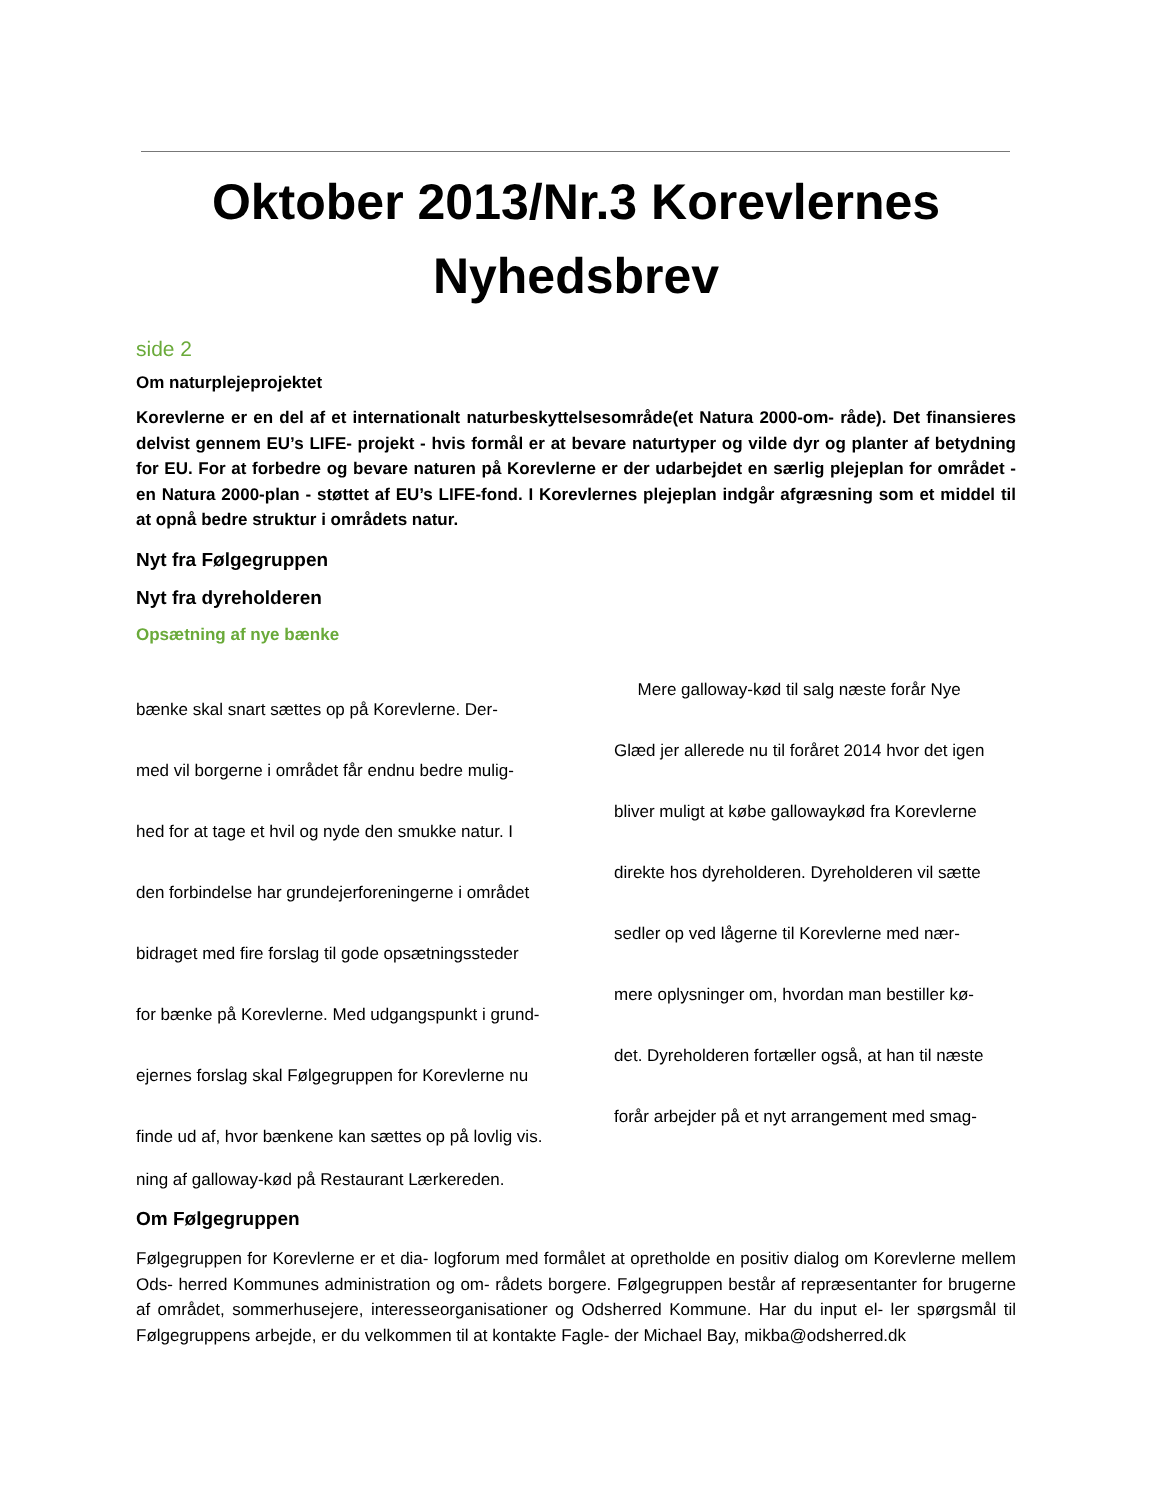Oktober 2013/Nr.3 Korevlernes Nyhedsbrev
side 2
Om naturplejeprojektet
Korevlerne er en del af et internationalt naturbeskyttelsesområde(et Natura 2000-om- råde). Det finansieres delvist gennem EU’s LIFE- projekt - hvis formål er at bevare naturtyper og vilde dyr og planter af betydning for EU. For at forbedre og bevare naturen på Korevlerne er der udarbejdet en særlig plejeplan for området - en Natura 2000-plan - støttet af EU’s LIFE-fond. I Korevlernes plejeplan indgår afgræsning som et middel til at opnå bedre struktur i områdets natur.
Nyt fra Følgegruppen
Nyt fra dyreholderen
Opsætning af nye bænke
bænke skal snart sættes op på Korevlerne. Der-
med vil borgerne i området får endnu bedre mulig-
hed for at tage et hvil og nyde den smukke natur. I
den forbindelse har grundejerforeningerne i området
bidraget med fire forslag til gode opsætningssteder
for bænke på Korevlerne. Med udgangspunkt i grund-
ejernes forslag skal Følgegruppen for Korevlerne nu
finde ud af, hvor bænkene kan sættes op på lovlig vis.
Mere galloway-kød til salg næste forår Nye
Glæd jer allerede nu til foråret 2014 hvor det igen
bliver muligt at købe gallowaykød fra Korevlerne
direkte hos dyreholderen. Dyreholderen vil sætte
sedler op ved lågerne til Korevlerne med nær-
mere oplysninger om, hvordan man bestiller kø-
det. Dyreholderen fortæller også, at han til næste
forår arbejder på et nyt arrangement med smag-
ning af galloway-kød på Restaurant Lærkereden.
Om Følgegruppen
Følgegruppen for Korevlerne er et dia- logforum med formålet at opretholde en positiv dialog om Korevlerne mellem Ods- herred Kommunes administration og om- rådets borgere. Følgegruppen består af repræsentanter for brugerne af området, sommerhusejere, interesseorganisationer og Odsherred Kommune. Har du input el- ler spørgsmål til Følgegruppens arbejde, er du velkommen til at kontakte Fagle- der Michael Bay, mikba@odsherred.dk